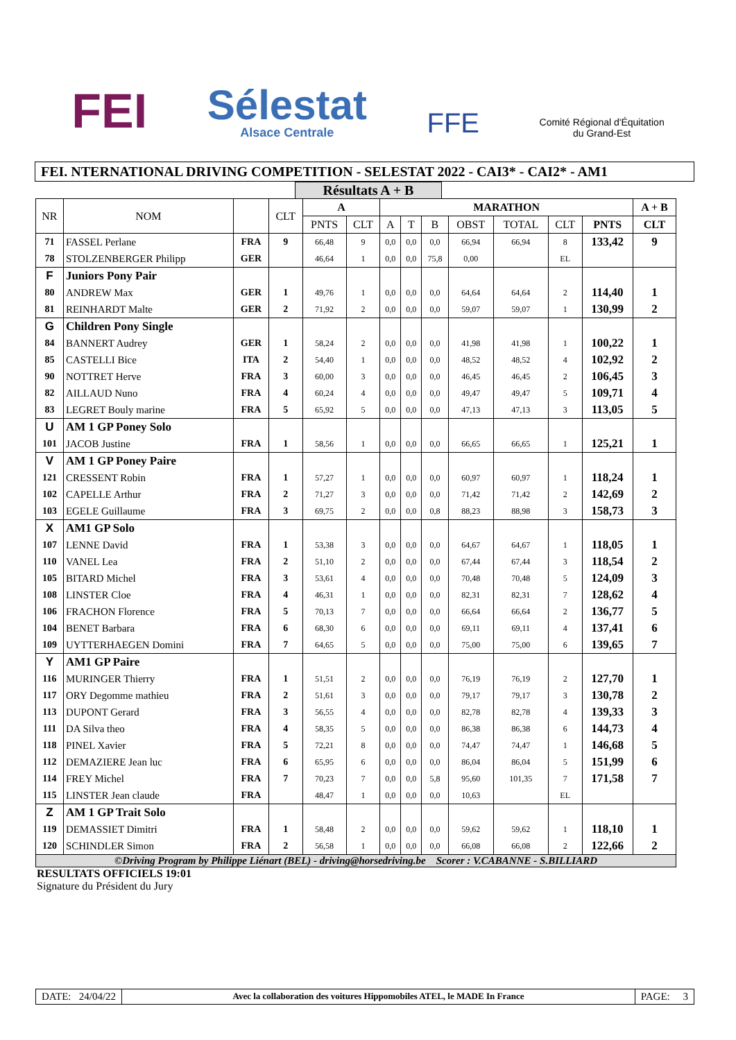FEI
Sélestat
Alsace Centrale
FFE
Comité Régional d'Équitation
du Grand-Est
FEI. NTERNATIONAL DRIVING COMPETITION - SELESTAT 2022 - CAI3* - CAI2* - AM1
Résultats A + B
| NR | NOM | | CLT | A | | MARATHON | | | | | | | A + B |
| --- | --- | --- | --- | --- | --- | --- | --- | --- | --- | --- | --- | --- | --- |
| | | | | PNTS | CLT | A | T | B | OBST | TOTAL | CLT | PNTS | CLT |
| 71 | FASSEL Perlane | FRA | 9 | 66,48 | 9 | 0,0 | 0,0 | 0,0 | 66,94 | 66,94 | 8 | 133,42 | 9 |
| 78 | STOLZENBERGER Philipp | GER | | 46,64 | 1 | 0,0 | 0,0 | 75,8 | 0,00 | | EL | | |
| F | Juniors Pony Pair | | | | | | | | | | | | |
| 80 | ANDREW Max | GER | 1 | 49,76 | 1 | 0,0 | 0,0 | 0,0 | 64,64 | 64,64 | 2 | 114,40 | 1 |
| 81 | REINHARDT Malte | GER | 2 | 71,92 | 2 | 0,0 | 0,0 | 0,0 | 59,07 | 59,07 | 1 | 130,99 | 2 |
| G | Children Pony Single | | | | | | | | | | | | |
| 84 | BANNERT Audrey | GER | 1 | 58,24 | 2 | 0,0 | 0,0 | 0,0 | 41,98 | 41,98 | 1 | 100,22 | 1 |
| 85 | CASTELLI Bice | ITA | 2 | 54,40 | 1 | 0,0 | 0,0 | 0,0 | 48,52 | 48,52 | 4 | 102,92 | 2 |
| 90 | NOTTRET Herve | FRA | 3 | 60,00 | 3 | 0,0 | 0,0 | 0,0 | 46,45 | 46,45 | 2 | 106,45 | 3 |
| 82 | AILLAUD Nuno | FRA | 4 | 60,24 | 4 | 0,0 | 0,0 | 0,0 | 49,47 | 49,47 | 5 | 109,71 | 4 |
| 83 | LEGRET Bouly marine | FRA | 5 | 65,92 | 5 | 0,0 | 0,0 | 0,0 | 47,13 | 47,13 | 3 | 113,05 | 5 |
| U | AM 1 GP Poney Solo | | | | | | | | | | | | |
| 101 | JACOB Justine | FRA | 1 | 58,56 | 1 | 0,0 | 0,0 | 0,0 | 66,65 | 66,65 | 1 | 125,21 | 1 |
| V | AM 1 GP Poney Paire | | | | | | | | | | | | |
| 121 | CRESSENT Robin | FRA | 1 | 57,27 | 1 | 0,0 | 0,0 | 0,0 | 60,97 | 60,97 | 1 | 118,24 | 1 |
| 102 | CAPELLE Arthur | FRA | 2 | 71,27 | 3 | 0,0 | 0,0 | 0,0 | 71,42 | 71,42 | 2 | 142,69 | 2 |
| 103 | EGELE Guillaume | FRA | 3 | 69,75 | 2 | 0,0 | 0,0 | 0,8 | 88,23 | 88,98 | 3 | 158,73 | 3 |
| X | AM1 GP Solo | | | | | | | | | | | | |
| 107 | LENNE David | FRA | 1 | 53,38 | 3 | 0,0 | 0,0 | 0,0 | 64,67 | 64,67 | 1 | 118,05 | 1 |
| 110 | VANEL Lea | FRA | 2 | 51,10 | 2 | 0,0 | 0,0 | 0,0 | 67,44 | 67,44 | 3 | 118,54 | 2 |
| 105 | BITARD Michel | FRA | 3 | 53,61 | 4 | 0,0 | 0,0 | 0,0 | 70,48 | 70,48 | 5 | 124,09 | 3 |
| 108 | LINSTER Cloe | FRA | 4 | 46,31 | 1 | 0,0 | 0,0 | 0,0 | 82,31 | 82,31 | 7 | 128,62 | 4 |
| 106 | FRACHON Florence | FRA | 5 | 70,13 | 7 | 0,0 | 0,0 | 0,0 | 66,64 | 66,64 | 2 | 136,77 | 5 |
| 104 | BENET Barbara | FRA | 6 | 68,30 | 6 | 0,0 | 0,0 | 0,0 | 69,11 | 69,11 | 4 | 137,41 | 6 |
| 109 | UYTTERHAEGEN Domini | FRA | 7 | 64,65 | 5 | 0,0 | 0,0 | 0,0 | 75,00 | 75,00 | 6 | 139,65 | 7 |
| Y | AM1 GP Paire | | | | | | | | | | | | |
| 116 | MURINGER Thierry | FRA | 1 | 51,51 | 2 | 0,0 | 0,0 | 0,0 | 76,19 | 76,19 | 2 | 127,70 | 1 |
| 117 | ORY Degomme mathieu | FRA | 2 | 51,61 | 3 | 0,0 | 0,0 | 0,0 | 79,17 | 79,17 | 3 | 130,78 | 2 |
| 113 | DUPONT Gerard | FRA | 3 | 56,55 | 4 | 0,0 | 0,0 | 0,0 | 82,78 | 82,78 | 4 | 139,33 | 3 |
| 111 | DA Silva theo | FRA | 4 | 58,35 | 5 | 0,0 | 0,0 | 0,0 | 86,38 | 86,38 | 6 | 144,73 | 4 |
| 118 | PINEL Xavier | FRA | 5 | 72,21 | 8 | 0,0 | 0,0 | 0,0 | 74,47 | 74,47 | 1 | 146,68 | 5 |
| 112 | DEMAZIERE Jean luc | FRA | 6 | 65,95 | 6 | 0,0 | 0,0 | 0,0 | 86,04 | 86,04 | 5 | 151,99 | 6 |
| 114 | FREY Michel | FRA | 7 | 70,23 | 7 | 0,0 | 0,0 | 5,8 | 95,60 | 101,35 | 7 | 171,58 | 7 |
| 115 | LINSTER Jean claude | FRA | | 48,47 | 1 | 0,0 | 0,0 | 0,0 | 10,63 | | EL | | |
| Z | AM 1 GP Trait Solo | | | | | | | | | | | | |
| 119 | DEMASSIET Dimitri | FRA | 1 | 58,48 | 2 | 0,0 | 0,0 | 0,0 | 59,62 | 59,62 | 1 | 118,10 | 1 |
| 120 | SCHINDLER Simon | FRA | 2 | 56,58 | 1 | 0,0 | 0,0 | 0,0 | 66,08 | 66,08 | 2 | 122,66 | 2 |
©Driving Program by Philippe Liénart (BEL) - driving@horsedriving.be Scorer : V.CABANNE - S.BILLIARD
RESULTATS OFFICIELS 19:01
Signature du Président du Jury
DATE: 24/04/22
Avec la collaboration des voitures Hippomobiles ATEL, le MADE In France
PAGE: 3